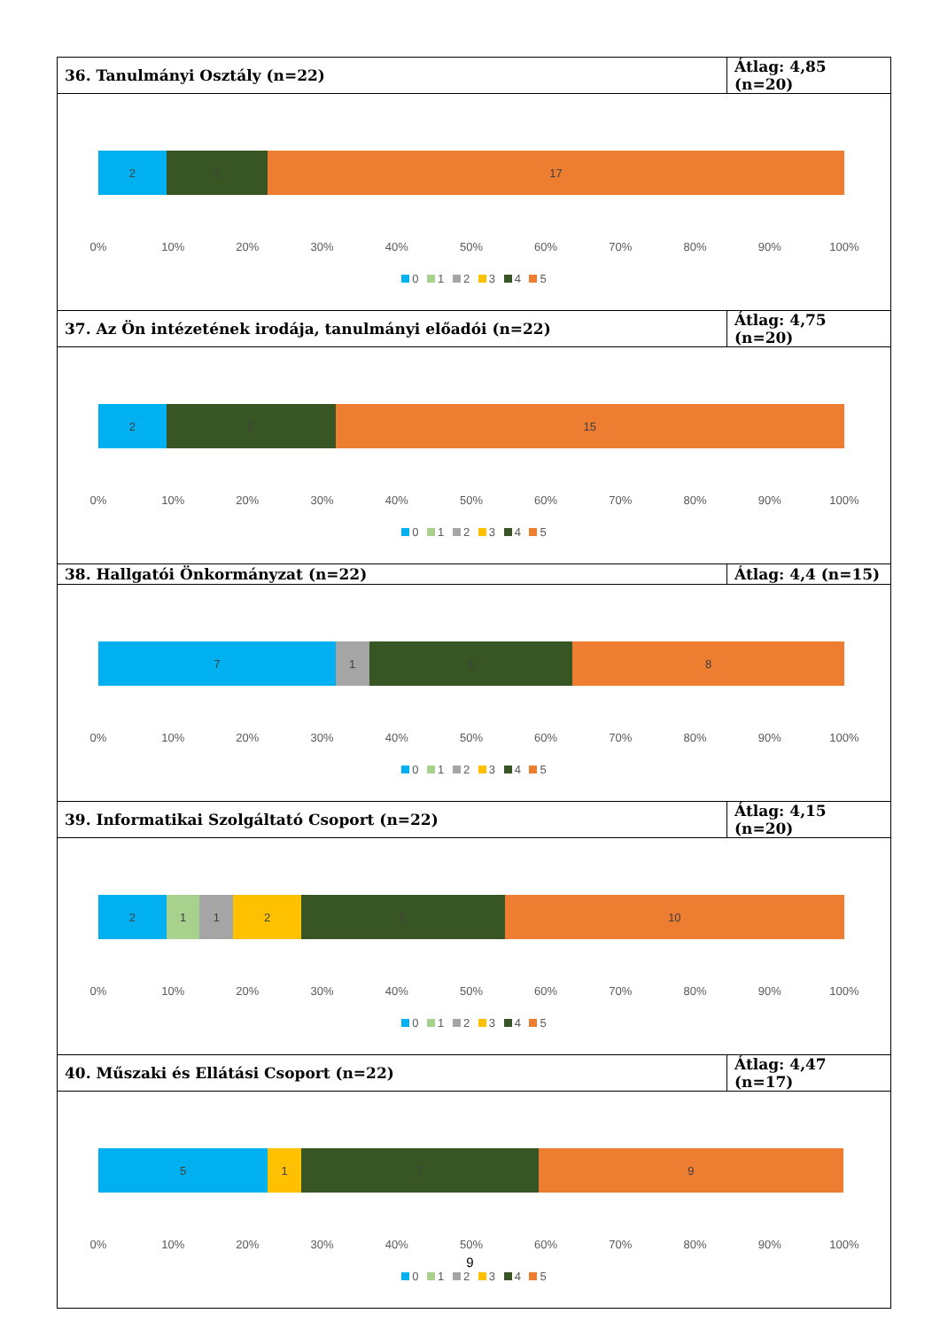| 36. Tanulmányi Osztály (n=22) | Átlag: 4,85 (n=20) |
| 2 3 17 0% 10% 20% 30% 40% 50% 60% 70% 80% 90% 100% 0 1 2 3 4 5 | |
| 37. Az Ön intézetének irodája, tanulmányi előadói (n=22) | Átlag: 4,75 (n=20) |
| 2 5 15 0% 10% 20% 30% 40% 50% 60% 70% 80% 90% 100% 0 1 2 3 4 5 | |
| 38. Hallgatói Önkormányzat (n=22) | Átlag: 4,4 (n=15) |
| 7 1 6 8 0% 10% 20% 30% 40% 50% 60% 70% 80% 90% 100% 0 1 2 3 4 5 | |
| 39. Informatikai Szolgáltató Csoport (n=22) | Átlag: 4,15 (n=20) |
| 2 1 1 2 6 10 0% 10% 20% 30% 40% 50% 60% 70% 80% 90% 100% 0 1 2 3 4 5 | |
| 40. Műszaki és Ellátási Csoport (n=22) | Átlag: 4,47 (n=17) |
| 5 1 7 9 0% 10% 20% 30% 40% 50% 60% 70% 80% 90% 100% 0 1 2 3 4 5 | |
9